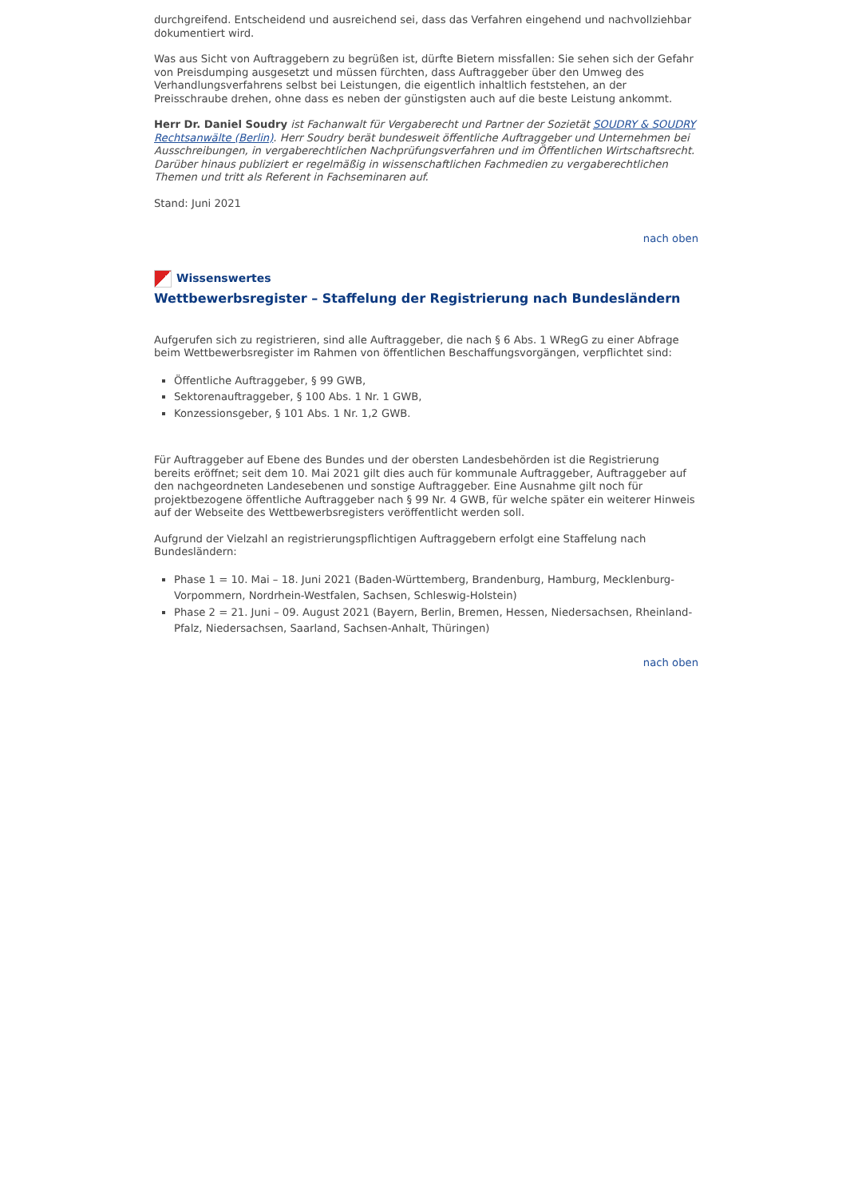durchgreifend. Entscheidend und ausreichend sei, dass das Verfahren eingehend und nachvollziehbar dokumentiert wird.
Was aus Sicht von Auftraggebern zu begrüßen ist, dürfte Bietern missfallen: Sie sehen sich der Gefahr von Preisdumping ausgesetzt und müssen fürchten, dass Auftraggeber über den Umweg des Verhandlungsverfahrens selbst bei Leistungen, die eigentlich inhaltlich feststehen, an der Preisschraube drehen, ohne dass es neben der günstigsten auch auf die beste Leistung ankommt.
Herr Dr. Daniel Soudry ist Fachanwalt für Vergaberecht und Partner der Sozietät SOUDRY & SOUDRY Rechtsanwälte (Berlin). Herr Soudry berät bundesweit öffentliche Auftraggeber und Unternehmen bei Ausschreibungen, in vergaberechtlichen Nachprüfungsverfahren und im Öffentlichen Wirtschaftsrecht. Darüber hinaus publiziert er regelmäßig in wissenschaftlichen Fachmedien zu vergaberechtlichen Themen und tritt als Referent in Fachseminaren auf.
Stand: Juni 2021
nach oben
Wissenswertes
Wettbewerbsregister – Staffelung der Registrierung nach Bundesländern
Aufgerufen sich zu registrieren, sind alle Auftraggeber, die nach § 6 Abs. 1 WRegG zu einer Abfrage beim Wettbewerbsregister im Rahmen von öffentlichen Beschaffungsvorgängen, verpflichtet sind:
Öffentliche Auftraggeber, § 99 GWB,
Sektorenauftraggeber, § 100 Abs. 1 Nr. 1 GWB,
Konzessionsgeber, § 101 Abs. 1 Nr. 1,2 GWB.
Für Auftraggeber auf Ebene des Bundes und der obersten Landesbehörden ist die Registrierung bereits eröffnet; seit dem 10. Mai 2021 gilt dies auch für kommunale Auftraggeber, Auftraggeber auf den nachgeordneten Landesebenen und sonstige Auftraggeber. Eine Ausnahme gilt noch für projektbezogene öffentliche Auftraggeber nach § 99 Nr. 4 GWB, für welche später ein weiterer Hinweis auf der Webseite des Wettbewerbsregisters veröffentlicht werden soll.
Aufgrund der Vielzahl an registrierungspflichtigen Auftraggebern erfolgt eine Staffelung nach Bundesländern:
Phase 1 = 10. Mai – 18. Juni 2021 (Baden-Württemberg, Brandenburg, Hamburg, Mecklenburg-Vorpommern, Nordrhein-Westfalen, Sachsen, Schleswig-Holstein)
Phase 2 = 21. Juni – 09. August 2021 (Bayern, Berlin, Bremen, Hessen, Niedersachsen, Rheinland-Pfalz, Niedersachsen, Saarland, Sachsen-Anhalt, Thüringen)
nach oben